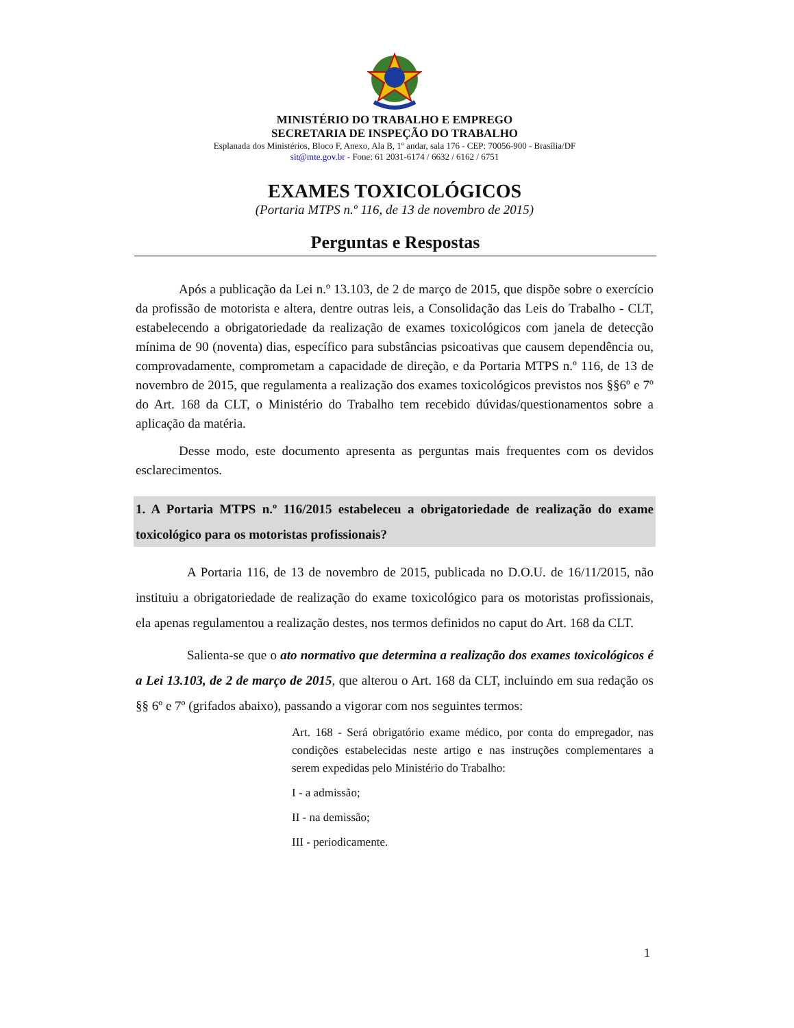MINISTÉRIO DO TRABALHO E EMPREGO
SECRETARIA DE INSPEÇÃO DO TRABALHO
Esplanada dos Ministérios, Bloco F, Anexo, Ala B, 1º andar, sala 176 - CEP: 70056-900 - Brasília/DF
sit@mte.gov.br - Fone: 61 2031-6174 / 6632 / 6162 / 6751
EXAMES TOXICOLÓGICOS
(Portaria MTPS n.º 116, de 13 de novembro de 2015)
Perguntas e Respostas
Após a publicação da Lei n.º 13.103, de 2 de março de 2015, que dispõe sobre o exercício da profissão de motorista e altera, dentre outras leis, a Consolidação das Leis do Trabalho - CLT, estabelecendo a obrigatoriedade da realização de exames toxicológicos com janela de detecção mínima de 90 (noventa) dias, específico para substâncias psicoativas que causem dependência ou, comprovadamente, comprometam a capacidade de direção, e da Portaria MTPS n.º 116, de 13 de novembro de 2015, que regulamenta a realização dos exames toxicológicos previstos nos §§6º e 7º do Art. 168 da CLT, o Ministério do Trabalho tem recebido dúvidas/questionamentos sobre a aplicação da matéria.
Desse modo, este documento apresenta as perguntas mais frequentes com os devidos esclarecimentos.
1. A Portaria MTPS n.º 116/2015 estabeleceu a obrigatoriedade de realização do exame toxicológico para os motoristas profissionais?
A Portaria 116, de 13 de novembro de 2015, publicada no D.O.U. de 16/11/2015, não instituiu a obrigatoriedade de realização do exame toxicológico para os motoristas profissionais, ela apenas regulamentou a realização destes, nos termos definidos no caput do Art. 168 da CLT.
Salienta-se que o ato normativo que determina a realização dos exames toxicológicos é a Lei 13.103, de 2 de março de 2015, que alterou o Art. 168 da CLT, incluindo em sua redação os §§ 6º e 7º (grifados abaixo), passando a vigorar com nos seguintes termos:
Art. 168 - Será obrigatório exame médico, por conta do empregador, nas condições estabelecidas neste artigo e nas instruções complementares a serem expedidas pelo Ministério do Trabalho:
I - a admissão;
II - na demissão;
III - periodicamente.
1